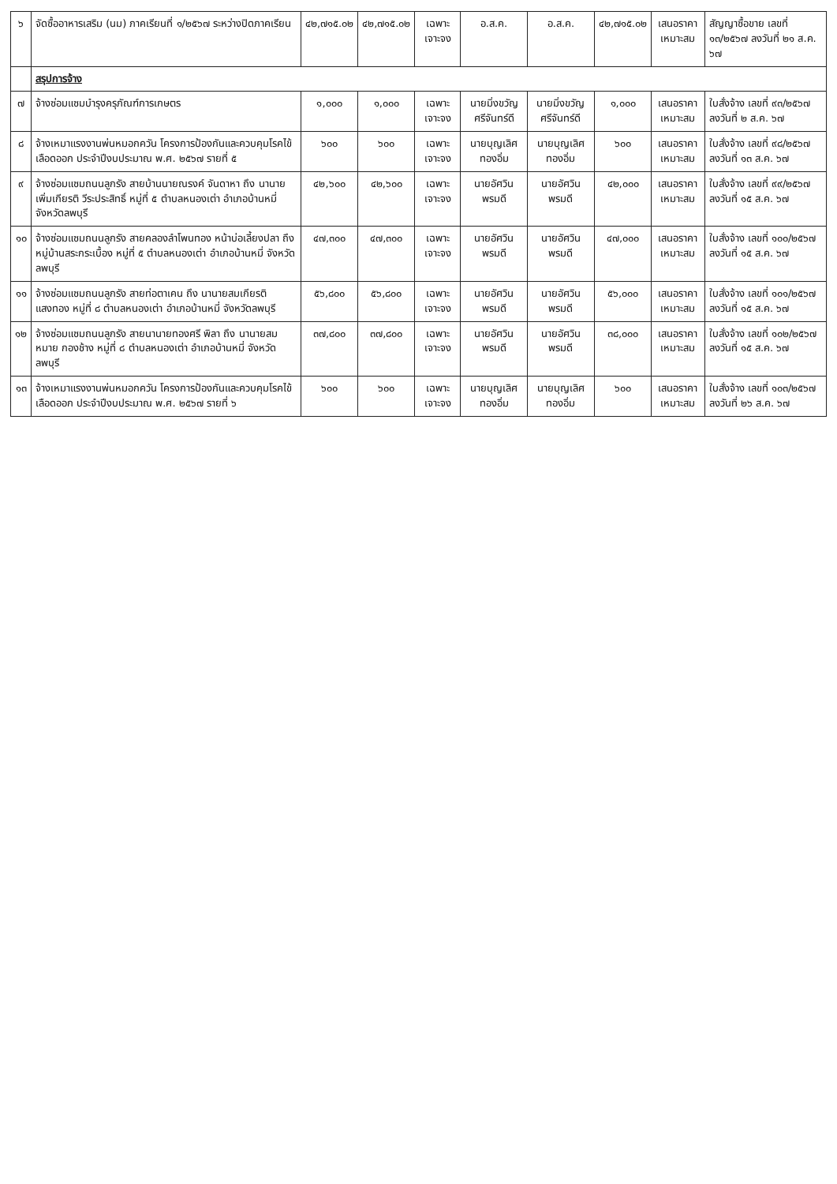| ๖ | จัดซื้ออาหารเสริม (นม) ภาคเรียนที่ ๑/๒๕๖๗ ระหว่างปิดภาคเรียน | ๔๒,๗๑๕.๐๒ | ๔๒,๗๑๕.๐๒ | เฉพาะเจาะจง | อ.ส.ค. | อ.ส.ค. | ๔๒,๗๑๕.๐๒ | เสนอราคาเหมาะสม | สัญญาซื้อขาย เลขที่ ๑๓/๒๕๖๗ ลงวันที่ ๒๑ ส.ค. ๖๗ |
| | สรุปการจ้าง | | | | | | | | |
| ๗ | จ้างซ่อมแซมบำรุงครุภัณฑ์การเกษตร | ๑,๐๐๐ | ๑,๐๐๐ | เฉพาะเจาะจง | นายมิ่งขวัญ ศรีจันทร์ดี | นายมิ่งขวัญ ศรีจันทร์ดี | ๑,๐๐๐ | เสนอราคาเหมาะสม | ใบสั่งจ้าง เลขที่ ๙๓/๒๕๖๗ ลงวันที่ ๒ ส.ค. ๖๗ |
| ๘ | จ้างเหมาแรงงานพ่นหมอกควัน โครงการป้องกันและควบคุมโรคไข้เลือดออก ประจำปีงบประมาณ พ.ศ. ๒๕๖๗ รายที่ ๕ | ๖๐๐ | ๖๐๐ | เฉพาะเจาะจง | นายบุญเลิศ ทองอิ่ม | นายบุญเลิศ ทองอิ่ม | ๖๐๐ | เสนอราคาเหมาะสม | ใบสั่งจ้าง เลขที่ ๙๘/๒๕๖๗ ลงวันที่ ๑๓ ส.ค. ๖๗ |
| ๙ | จ้างซ่อมแซมถนนลูกรัง สายบ้านนายณรงค์ จันดาหา ถึง นานายเพิ่มเกียรติ วีระประสิทธิ์ หมู่ที่ ๕ ตำบลหนองเต่า อำเภอบ้านหมี่ จังหวัดลพบุรี | ๔๒,๖๐๐ | ๔๒,๖๐๐ | เฉพาะเจาะจง | นายอัศวิน พรมดี | นายอัศวิน พรมดี | ๔๒,๐๐๐ | เสนอราคาเหมาะสม | ใบสั่งจ้าง เลขที่ ๙๙/๒๕๖๗ ลงวันที่ ๑๕ ส.ค. ๖๗ |
| ๑๐ | จ้างซ่อมแซมถนนลูกรัง สายคลองลำโพนทอง หน้าบ่อเลี้ยงปลา ถึง หมู่บ้านสระกระเบื้อง หมู่ที่ ๕ ตำบลหนองเต่า อำเภอบ้านหมี่ จังหวัดลพบุรี | ๔๗,๓๐๐ | ๔๗,๓๐๐ | เฉพาะเจาะจง | นายอัศวิน พรมดี | นายอัศวิน พรมดี | ๔๗,๐๐๐ | เสนอราคาเหมาะสม | ใบสั่งจ้าง เลขที่ ๑๐๐/๒๕๖๗ ลงวันที่ ๑๕ ส.ค. ๖๗ |
| ๑๑ | จ้างซ่อมแซมถนนลูกรัง สายท่อตาเคน ถึง นานายสมเกียรติ แสงทอง หมู่ที่ ๘ ตำบลหนองเต่า อำเภอบ้านหมี่ จังหวัดลพบุรี | ๕๖,๘๐๐ | ๕๖,๘๐๐ | เฉพาะเจาะจง | นายอัศวิน พรมดี | นายอัศวิน พรมดี | ๕๖,๐๐๐ | เสนอราคาเหมาะสม | ใบสั่งจ้าง เลขที่ ๑๐๑/๒๕๖๗ ลงวันที่ ๑๕ ส.ค. ๖๗ |
| ๑๒ | จ้างซ่อมแซมถนนลูกรัง สายนานายทองศรี พิลา ถึง นานายสมหมาย กองช้าง หมู่ที่ ๘ ตำบลหนองเต่า อำเภอบ้านหมี่ จังหวัดลพบุรี | ๓๗,๘๐๐ | ๓๗,๘๐๐ | เฉพาะเจาะจง | นายอัศวิน พรมดี | นายอัศวิน พรมดี | ๓๘,๐๐๐ | เสนอราคาเหมาะสม | ใบสั่งจ้าง เลขที่ ๑๐๒/๒๕๖๗ ลงวันที่ ๑๕ ส.ค. ๖๗ |
| ๑๓ | จ้างเหมาแรงงานพ่นหมอกควัน โครงการป้องกันและควบคุมโรคไข้เลือดออก ประจำปีงบประมาณ พ.ศ. ๒๕๖๗ รายที่ ๖ | ๖๐๐ | ๖๐๐ | เฉพาะเจาะจง | นายบุญเลิศ ทองอิ่ม | นายบุญเลิศ ทองอิ่ม | ๖๐๐ | เสนอราคาเหมาะสม | ใบสั่งจ้าง เลขที่ ๑๐๓/๒๕๖๗ ลงวันที่ ๒๖ ส.ค. ๖๗ |